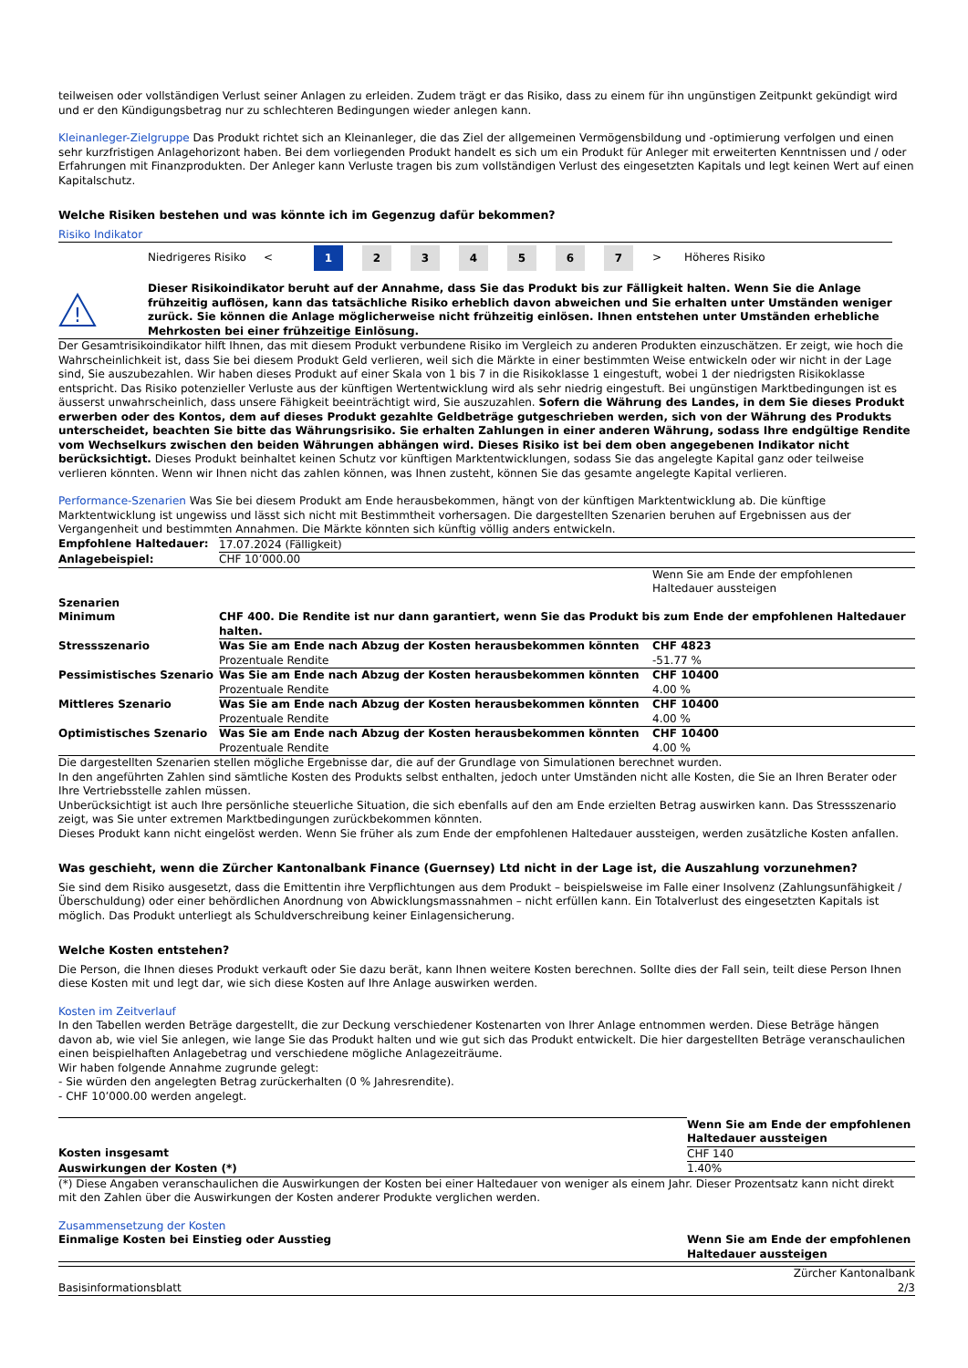teilweisen oder vollständigen Verlust seiner Anlagen zu erleiden. Zudem trägt er das Risiko, dass zu einem für ihn ungünstigen Zeitpunkt gekündigt wird und er den Kündigungsbetrag nur zu schlechteren Bedingungen wieder anlegen kann.
Kleinanleger-Zielgruppe Das Produkt richtet sich an Kleinanleger, die das Ziel der allgemeinen Vermögensbildung und -optimierung verfolgen und einen sehr kurzfristigen Anlagehorizont haben. Bei dem vorliegenden Produkt handelt es sich um ein Produkt für Anleger mit erweiterten Kenntnissen und / oder Erfahrungen mit Finanzprodukten. Der Anleger kann Verluste tragen bis zum vollständigen Verlust des eingesetzten Kapitals und legt keinen Wert auf einen Kapitalschutz.
Welche Risiken bestehen und was könnte ich im Gegenzug dafür bekommen?
Risiko Indikator
Niedrigeres Risiko <
1 2 3 4 5 6 7
> Höheres Risiko
!
Dieser Risikoindikator beruht auf der Annahme, dass Sie das Produkt bis zur Fälligkeit halten. Wenn Sie die Anlage frühzeitig auflösen, kann das tatsächliche Risiko erheblich davon abweichen und Sie erhalten unter Umständen weniger zurück. Sie können die Anlage möglicherweise nicht frühzeitig einlösen. Ihnen entstehen unter Umständen erhebliche Mehrkosten bei einer frühzeitige Einlösung.
Der Gesamtrisikoindikator hilft Ihnen, das mit diesem Produkt verbundene Risiko im Vergleich zu anderen Produkten einzuschätzen. Er zeigt, wie hoch die Wahrscheinlichkeit ist, dass Sie bei diesem Produkt Geld verlieren, weil sich die Märkte in einer bestimmten Weise entwickeln oder wir nicht in der Lage sind, Sie auszubezahlen. Wir haben dieses Produkt auf einer Skala von 1 bis 7 in die Risikoklasse 1 eingestuft, wobei 1 der niedrigsten Risikoklasse entspricht. Das Risiko potenzieller Verluste aus der künftigen Wertentwicklung wird als sehr niedrig eingestuft. Bei ungünstigen Marktbedingungen ist es äusserst unwahrscheinlich, dass unsere Fähigkeit beeinträchtigt wird, Sie auszuzahlen. Sofern die Währung des Landes, in dem Sie dieses Produkt erwerben oder des Kontos, dem auf dieses Produkt gezahlte Geldbeträge gutgeschrieben werden, sich von der Währung des Produkts unterscheidet, beachten Sie bitte das Währungsrisiko. Sie erhalten Zahlungen in einer anderen Währung, sodass Ihre endgültige Rendite vom Wechselkurs zwischen den beiden Währungen abhängen wird. Dieses Risiko ist bei dem oben angegebenen Indikator nicht berücksichtigt. Dieses Produkt beinhaltet keinen Schutz vor künftigen Marktentwicklungen, sodass Sie das angelegte Kapital ganz oder teilweise verlieren könnten. Wenn wir Ihnen nicht das zahlen können, was Ihnen zusteht, können Sie das gesamte angelegte Kapital verlieren.
Performance-Szenarien Was Sie bei diesem Produkt am Ende herausbekommen, hängt von der künftigen Marktentwicklung ab. Die künftige Marktentwicklung ist ungewiss und lässt sich nicht mit Bestimmtheit vorhersagen. Die dargestellten Szenarien beruhen auf Ergebnissen aus der Vergangenheit und bestimmten Annahmen. Die Märkte könnten sich künftig völlig anders entwickeln.
| Empfohlene Haltedauer: | 17.07.2024 (Fälligkeit) | |
| Anlagebeispiel: | CHF 10’000.00 | |
| | | Wenn Sie am Ende der empfohlenen Haltedauer aussteigen |
| Szenarien | | |
| Minimum | CHF 400. Die Rendite ist nur dann garantiert, wenn Sie das Produkt bis zum Ende der empfohlenen Haltedauer halten. | |
| Stressszenario | Was Sie am Ende nach Abzug der Kosten herausbekommen könnten Prozentuale Rendite | CHF 4823 -51.77 % |
| Pessimistisches Szenario | Was Sie am Ende nach Abzug der Kosten herausbekommen könnten Prozentuale Rendite | CHF 10400 4.00 % |
| Mittleres Szenario | Was Sie am Ende nach Abzug der Kosten herausbekommen könnten Prozentuale Rendite | CHF 10400 4.00 % |
| Optimistisches Szenario | Was Sie am Ende nach Abzug der Kosten herausbekommen könnten Prozentuale Rendite | CHF 10400 4.00 % |
Die dargestellten Szenarien stellen mögliche Ergebnisse dar, die auf der Grundlage von Simulationen berechnet wurden.
In den angeführten Zahlen sind sämtliche Kosten des Produkts selbst enthalten, jedoch unter Umständen nicht alle Kosten, die Sie an Ihren Berater oder Ihre Vertriebsstelle zahlen müssen.
Unberücksichtigt ist auch Ihre persönliche steuerliche Situation, die sich ebenfalls auf den am Ende erzielten Betrag auswirken kann. Das Stressszenario zeigt, was Sie unter extremen Marktbedingungen zurückbekommen könnten.
Dieses Produkt kann nicht eingelöst werden. Wenn Sie früher als zum Ende der empfohlenen Haltedauer aussteigen, werden zusätzliche Kosten anfallen.
Was geschieht, wenn die Zürcher Kantonalbank Finance (Guernsey) Ltd nicht in der Lage ist, die Auszahlung vorzunehmen?
Sie sind dem Risiko ausgesetzt, dass die Emittentin ihre Verpflichtungen aus dem Produkt – beispielsweise im Falle einer Insolvenz (Zahlungsunfähigkeit / Überschuldung) oder einer behördlichen Anordnung von Abwicklungsmassnahmen – nicht erfüllen kann. Ein Totalverlust des eingesetzten Kapitals ist möglich. Das Produkt unterliegt als Schuldverschreibung keiner Einlagensicherung.
Welche Kosten entstehen?
Die Person, die Ihnen dieses Produkt verkauft oder Sie dazu berät, kann Ihnen weitere Kosten berechnen. Sollte dies der Fall sein, teilt diese Person Ihnen diese Kosten mit und legt dar, wie sich diese Kosten auf Ihre Anlage auswirken werden.
Kosten im Zeitverlauf
In den Tabellen werden Beträge dargestellt, die zur Deckung verschiedener Kostenarten von Ihrer Anlage entnommen werden. Diese Beträge hängen davon ab, wie viel Sie anlegen, wie lange Sie das Produkt halten und wie gut sich das Produkt entwickelt. Die hier dargestellten Beträge veranschaulichen einen beispielhaften Anlagebetrag und verschiedene mögliche Anlagezeiträume.
Wir haben folgende Annahme zugrunde gelegt:
- Sie würden den angelegten Betrag zurückerhalten (0 % Jahresrendite).
- CHF 10’000.00 werden angelegt.
| | Wenn Sie am Ende der empfohlenen Haltedauer aussteigen |
| Kosten insgesamt | CHF 140 |
| Auswirkungen der Kosten (*) | 1.40% |
(*) Diese Angaben veranschaulichen die Auswirkungen der Kosten bei einer Haltedauer von weniger als einem Jahr. Dieser Prozentsatz kann nicht direkt mit den Zahlen über die Auswirkungen der Kosten anderer Produkte verglichen werden.
Zusammensetzung der Kosten
| Einmalige Kosten bei Einstieg oder Ausstieg | Wenn Sie am Ende der empfohlenen Haltedauer aussteigen |
| --- | --- |
Basisinformationsblatt Zürcher Kantonalbank
2/3